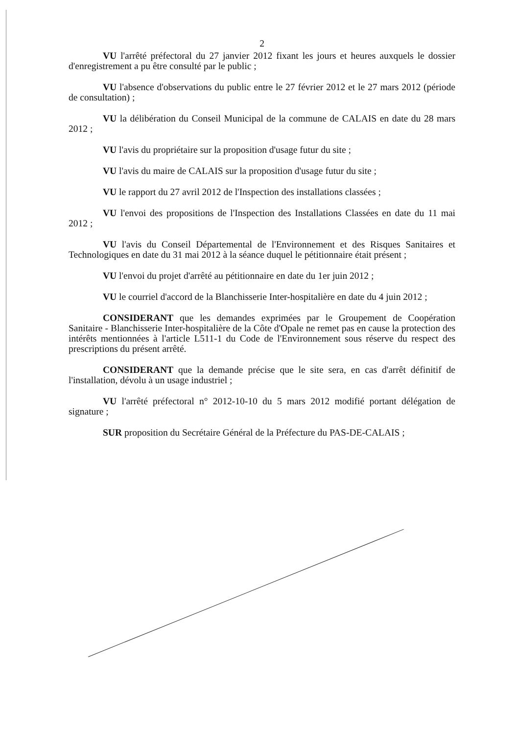2
VU l'arrêté préfectoral du 27 janvier 2012 fixant les jours et heures auxquels le dossier d'enregistrement a pu être consulté par le public ;
VU l'absence d'observations du public entre le 27 février 2012 et le 27 mars 2012 (période de consultation) ;
VU la délibération du Conseil Municipal de la commune de CALAIS en date du 28 mars 2012 ;
VU l'avis du propriétaire sur la proposition d'usage futur du site ;
VU l'avis du maire de CALAIS sur la proposition d'usage futur du site ;
VU le rapport du 27 avril 2012 de l'Inspection des installations classées ;
VU l'envoi des propositions de l'Inspection des Installations Classées en date du 11 mai 2012 ;
VU l'avis du Conseil Départemental de l'Environnement et des Risques Sanitaires et Technologiques en date du 31 mai 2012 à la séance duquel le pétitionnaire était présent ;
VU l'envoi du projet d'arrêté au pétitionnaire en date du 1er juin 2012 ;
VU le courriel d'accord de la Blanchisserie Inter-hospitalière en date du 4 juin 2012 ;
CONSIDERANT que les demandes exprimées par le Groupement de Coopération Sanitaire - Blanchisserie Inter-hospitalière de la Côte d'Opale ne remet pas en cause la protection des intérêts mentionnées à l'article L511-1 du Code de l'Environnement sous réserve du respect des prescriptions du présent arrêté.
CONSIDERANT que la demande précise que le site sera, en cas d'arrêt définitif de l'installation, dévolu à un usage industriel ;
VU l'arrêté préfectoral n° 2012-10-10 du 5 mars 2012 modifié portant délégation de signature ;
SUR proposition du Secrétaire Général de la Préfecture du PAS-DE-CALAIS ;